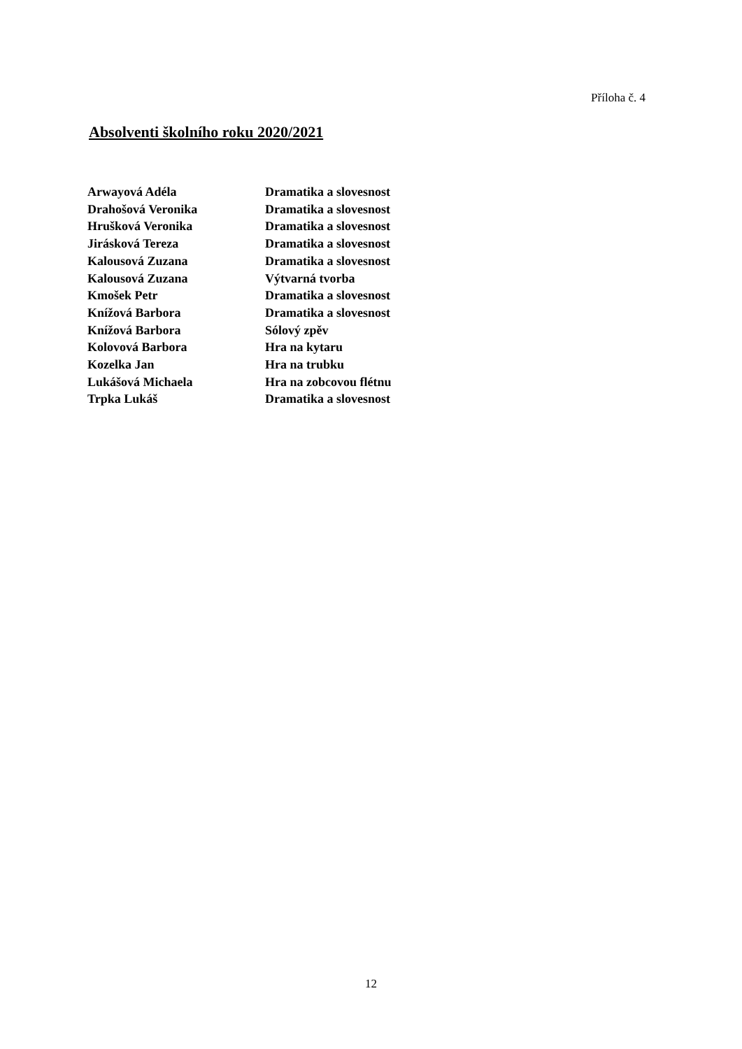Příloha č. 4
Absolventi školního roku 2020/2021
| Arwayová Adéla | Dramatika a slovesnost |
| Drahošová Veronika | Dramatika a slovesnost |
| Hrušková Veronika | Dramatika a slovesnost |
| Jirásková Tereza | Dramatika a slovesnost |
| Kalousová Zuzana | Dramatika a slovesnost |
| Kalousová Zuzana | Výtvarná tvorba |
| Kmošek Petr | Dramatika a slovesnost |
| Knížová Barbora | Dramatika a slovesnost |
| Knížová Barbora | Sólový zpěv |
| Kolovová Barbora | Hra na kytaru |
| Kozelka Jan | Hra na trubku |
| Lukášová Michaela | Hra na zobcovou flétnu |
| Trpka Lukáš | Dramatika a slovesnost |
12